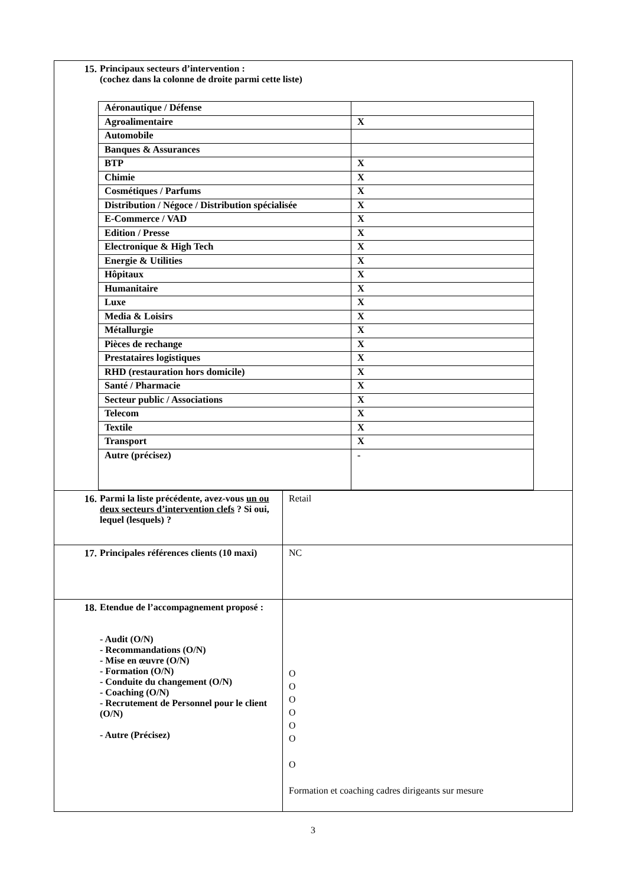| 15. Principaux secteurs d’intervention : (cochez dans la colonne de droite parmi cette liste) / Aéronautique / Défense / / / Agroalimentaire / X / / Automobile / / / Banques & Assurances / / / BTP / X / / Chimie / X / / Cosmétiques / Parfums / X / / Distribution / Négoce / Distribution spécialisée / X / / E-Commerce / VAD / X / / Edition / Presse / X / / Electronique & High Tech / X / / Energie & Utilities / X / / Hôpitaux / X / / Humanitaire / X / / Luxe / X / / Media & Loisirs / X / / Métallurgie / X / / Pièces de rechange / X / / Prestataires logistiques / X / / RHD (restauration hors domicile) / X / / Santé / Pharmacie / X / / Secteur public / Associations / X / / Telecom / X / / Textile / X / / Transport / X / / Autre (précisez) / - / | |
| 16. Parmi la liste précédente, avez-vous un ou deux secteurs d’intervention clefs ? Si oui, lequel (lesquels) ? | Retail |
| 17. Principales références clients (10 maxi) | NC |
| 18. Etendue de l’accompagnement proposé : - Audit (O/N) - Recommandations (O/N) - Mise en œuvre (O/N) - Formation (O/N) - Conduite du changement (O/N) - Coaching (O/N) - Recrutement de Personnel pour le client (O/N) - Autre (Précisez) | O O O O O O O Formation et coaching cadres dirigeants sur mesure |
3